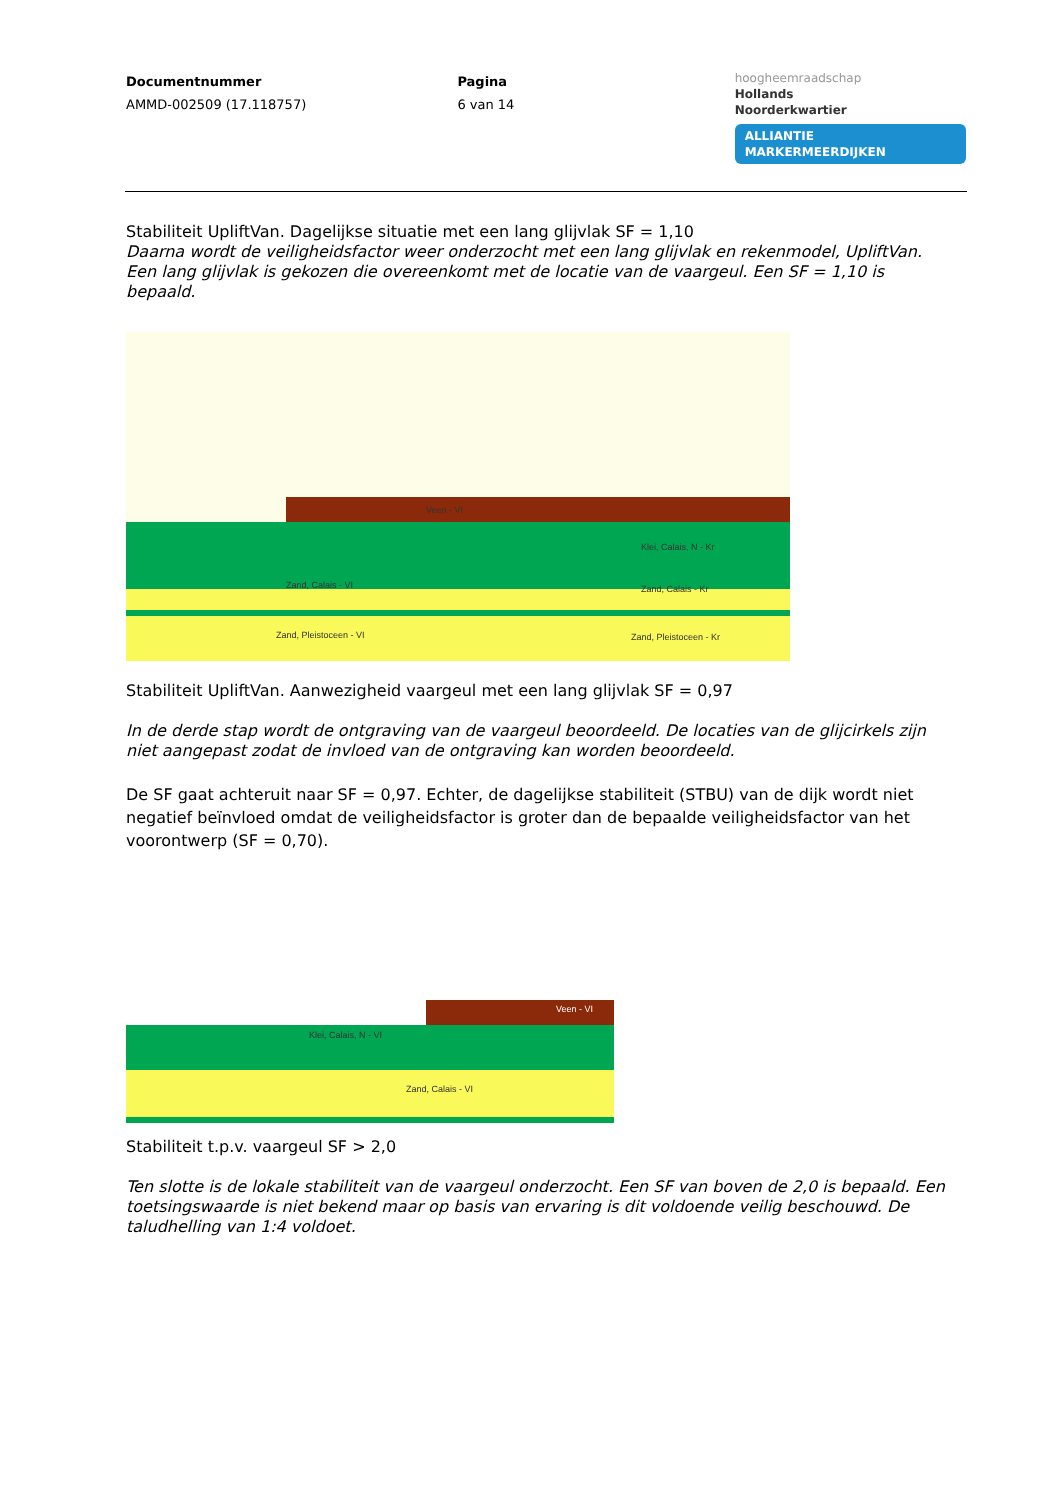Documentnummer
AMMD-002509 (17.118757)
Pagina
6 van 14
hoogheemraadschap
Hollands
Noorderkwartier
ALLIANTIE MARKERMEERDIJKEN
Stabiliteit UpliftVan. Dagelijkse situatie met een lang glijvlak SF = 1,10
Daarna wordt de veiligheidsfactor weer onderzocht met een lang glijvlak en rekenmodel, UpliftVan. Een lang glijvlak is gekozen die overeenkomt met de locatie van de vaargeul. Een SF = 1,10 is bepaald.
Zand, Calais - VI
Zand, Pleistoceen - VI
Klei, Calais, N - Kr
Zand, Calais - Kr
Zand, Pleistoceen - Kr
Veen - VI
Stabiliteit UpliftVan. Aanwezigheid vaargeul met een lang glijvlak SF = 0,97
In de derde stap wordt de ontgraving van de vaargeul beoordeeld. De locaties van de glijcirkels zijn niet aangepast zodat de invloed van de ontgraving kan worden beoordeeld.
De SF gaat achteruit naar SF = 0,97. Echter, de dagelijkse stabiliteit (STBU) van de dijk wordt niet negatief beïnvloed omdat de veiligheidsfactor is groter dan de bepaalde veiligheidsfactor van het voorontwerp (SF = 0,70).
Klei, Calais, N - VI
Zand, Calais - VI
Veen - VI
Stabiliteit t.p.v. vaargeul SF > 2,0
Ten slotte is de lokale stabiliteit van de vaargeul onderzocht. Een SF van boven de 2,0 is bepaald. Een toetsingswaarde is niet bekend maar op basis van ervaring is dit voldoende veilig beschouwd. De taludhelling van 1:4 voldoet.